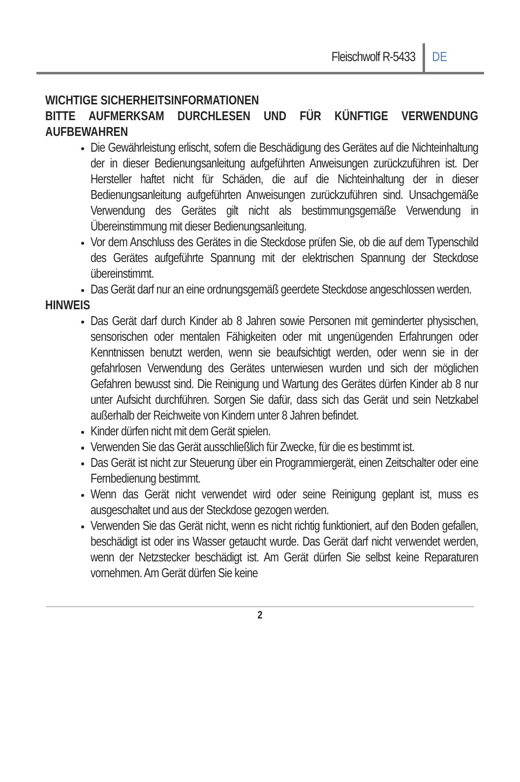Fleischwolf R-5433 DE
WICHTIGE SICHERHEITSINFORMATIONEN
BITTE AUFMERKSAM DURCHLESEN UND FÜR KÜNFTIGE VERWENDUNG AUFBEWAHREN
Die Gewährleistung erlischt, sofern die Beschädigung des Gerätes auf die Nichteinhaltung der in dieser Bedienungsanleitung aufgeführten Anweisungen zurückzuführen ist. Der Hersteller haftet nicht für Schäden, die auf die Nichteinhaltung der in dieser Bedienungsanleitung aufgeführten Anweisungen zurückzuführen sind. Unsachgemäße Verwendung des Gerätes gilt nicht als bestimmungsgemäße Verwendung in Übereinstimmung mit dieser Bedienungsanleitung.
Vor dem Anschluss des Gerätes in die Steckdose prüfen Sie, ob die auf dem Typenschild des Gerätes aufgeführte Spannung mit der elektrischen Spannung der Steckdose übereinstimmt.
Das Gerät darf nur an eine ordnungsgemäß geerdete Steckdose angeschlossen werden.
HINWEIS
Das Gerät darf durch Kinder ab 8 Jahren sowie Personen mit geminderter physischen, sensorischen oder mentalen Fähigkeiten oder mit ungenügenden Erfahrungen oder Kenntnissen benutzt werden, wenn sie beaufsichtigt werden, oder wenn sie in der gefahrlosen Verwendung des Gerätes unterwiesen wurden und sich der möglichen Gefahren bewusst sind. Die Reinigung und Wartung des Gerätes dürfen Kinder ab 8 nur unter Aufsicht durchführen. Sorgen Sie dafür, dass sich das Gerät und sein Netzkabel außerhalb der Reichweite von Kindern unter 8 Jahren befindet.
Kinder dürfen nicht mit dem Gerät spielen.
Verwenden Sie das Gerät ausschließlich für Zwecke, für die es bestimmt ist.
Das Gerät ist nicht zur Steuerung über ein Programmiergerät, einen Zeitschalter oder eine Fernbedienung bestimmt.
Wenn das Gerät nicht verwendet wird oder seine Reinigung geplant ist, muss es ausgeschaltet und aus der Steckdose gezogen werden.
Verwenden Sie das Gerät nicht, wenn es nicht richtig funktioniert, auf den Boden gefallen, beschädigt ist oder ins Wasser getaucht wurde. Das Gerät darf nicht verwendet werden, wenn der Netzstecker beschädigt ist. Am Gerät dürfen Sie selbst keine Reparaturen vornehmen. Am Gerät dürfen Sie keine
2